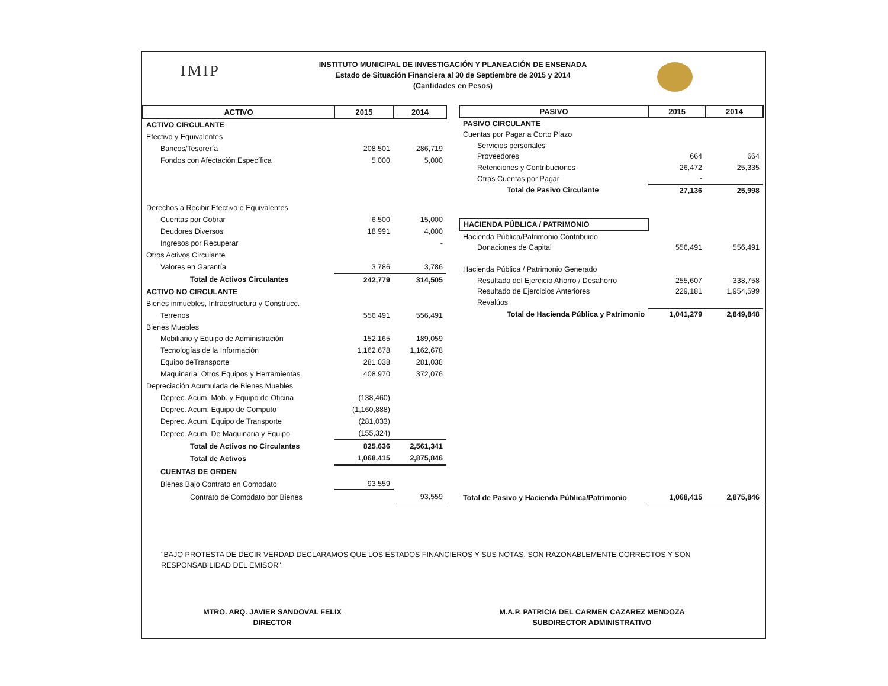IMIP
INSTITUTO MUNICIPAL DE INVESTIGACIÓN Y PLANEACIÓN DE ENSENADA
Estado de Situación Financiera al 30 de Septiembre de 2015 y 2014
(Cantidades en Pesos)
| ACTIVO | 2015 | 2014 |
| --- | --- | --- |
| ACTIVO CIRCULANTE | | |
| Efectivo y Equivalentes | | |
| Bancos/Tesorería | 208,501 | 286,719 |
| Fondos con Afectación Específica | 5,000 | 5,000 |
| Derechos a Recibir Efectivo o Equivalentes | | |
| Cuentas por Cobrar | 6,500 | 15,000 |
| Deudores Diversos | 18,991 | 4,000 |
| Ingresos por Recuperar | | - |
| Otros Activos Circulante | | |
| Valores en Garantía | 3,786 | 3,786 |
| Total de Activos Circulantes | 242,779 | 314,505 |
| ACTIVO NO CIRCULANTE | | |
| Bienes inmuebles, Infraestructura y Construcc. | | |
| Terrenos | 556,491 | 556,491 |
| Bienes Muebles | | |
| Mobiliario y Equipo de Administración | 152,165 | 189,059 |
| Tecnologías de la Información | 1,162,678 | 1,162,678 |
| Equipo deTransporte | 281,038 | 281,038 |
| Maquinaria, Otros Equipos y Herramientas | 408,970 | 372,076 |
| Depreciación Acumulada de Bienes Muebles | | |
| Deprec. Acum. Mob. y Equipo de Oficina | (138,460) | |
| Deprec. Acum. Equipo de Computo | (1,160,888) | |
| Deprec. Acum. Equipo de Transporte | (281,033) | |
| Deprec. Acum. De Maquinaria y Equipo | (155,324) | |
| Total de Activos no Circulantes | 825,636 | 2,561,341 |
| Total de Activos | 1,068,415 | 2,875,846 |
| CUENTAS DE ORDEN | | |
| Bienes Bajo Contrato en Comodato | 93,559 | |
| Contrato de Comodato por Bienes | | 93,559 |
| PASIVO | 2015 | 2014 |
| --- | --- | --- |
| PASIVO CIRCULANTE | | |
| Cuentas por Pagar a Corto Plazo | | |
| Servicios personales | | |
| Proveedores | 664 | 664 |
| Retenciones y Contribuciones | 26,472 | 25,335 |
| Otras Cuentas por Pagar | - | |
| Total de Pasivo Circulante | 27,136 | 25,998 |
| HACIENDA PÚBLICA / PATRIMONIO | | |
| Hacienda Pública/Patrimonio Contribuido | | |
| Donaciones de Capital | 556,491 | 556,491 |
| Hacienda Pública / Patrimonio Generado | | |
| Resultado del Ejercicio Ahorro / Desahorro | 255,607 | 338,758 |
| Resultado de Ejercicios Anteriores | 229,181 | 1,954,599 |
| Revalúos | | |
| Total de Hacienda Pública y Patrimonio | 1,041,279 | 2,849,848 |
| Total de Pasivo y Hacienda Pública/Patrimonio | 1,068,415 | 2,875,846 |
"BAJO PROTESTA DE DECIR VERDAD DECLARAMOS QUE LOS ESTADOS FINANCIEROS Y SUS NOTAS, SON RAZONABLEMENTE CORRECTOS Y SON RESPONSABILIDAD DEL EMISOR".
MTRO. ARQ. JAVIER SANDOVAL FELIX
DIRECTOR
M.A.P. PATRICIA DEL CARMEN CAZAREZ MENDOZA
SUBDIRECTOR ADMINISTRATIVO